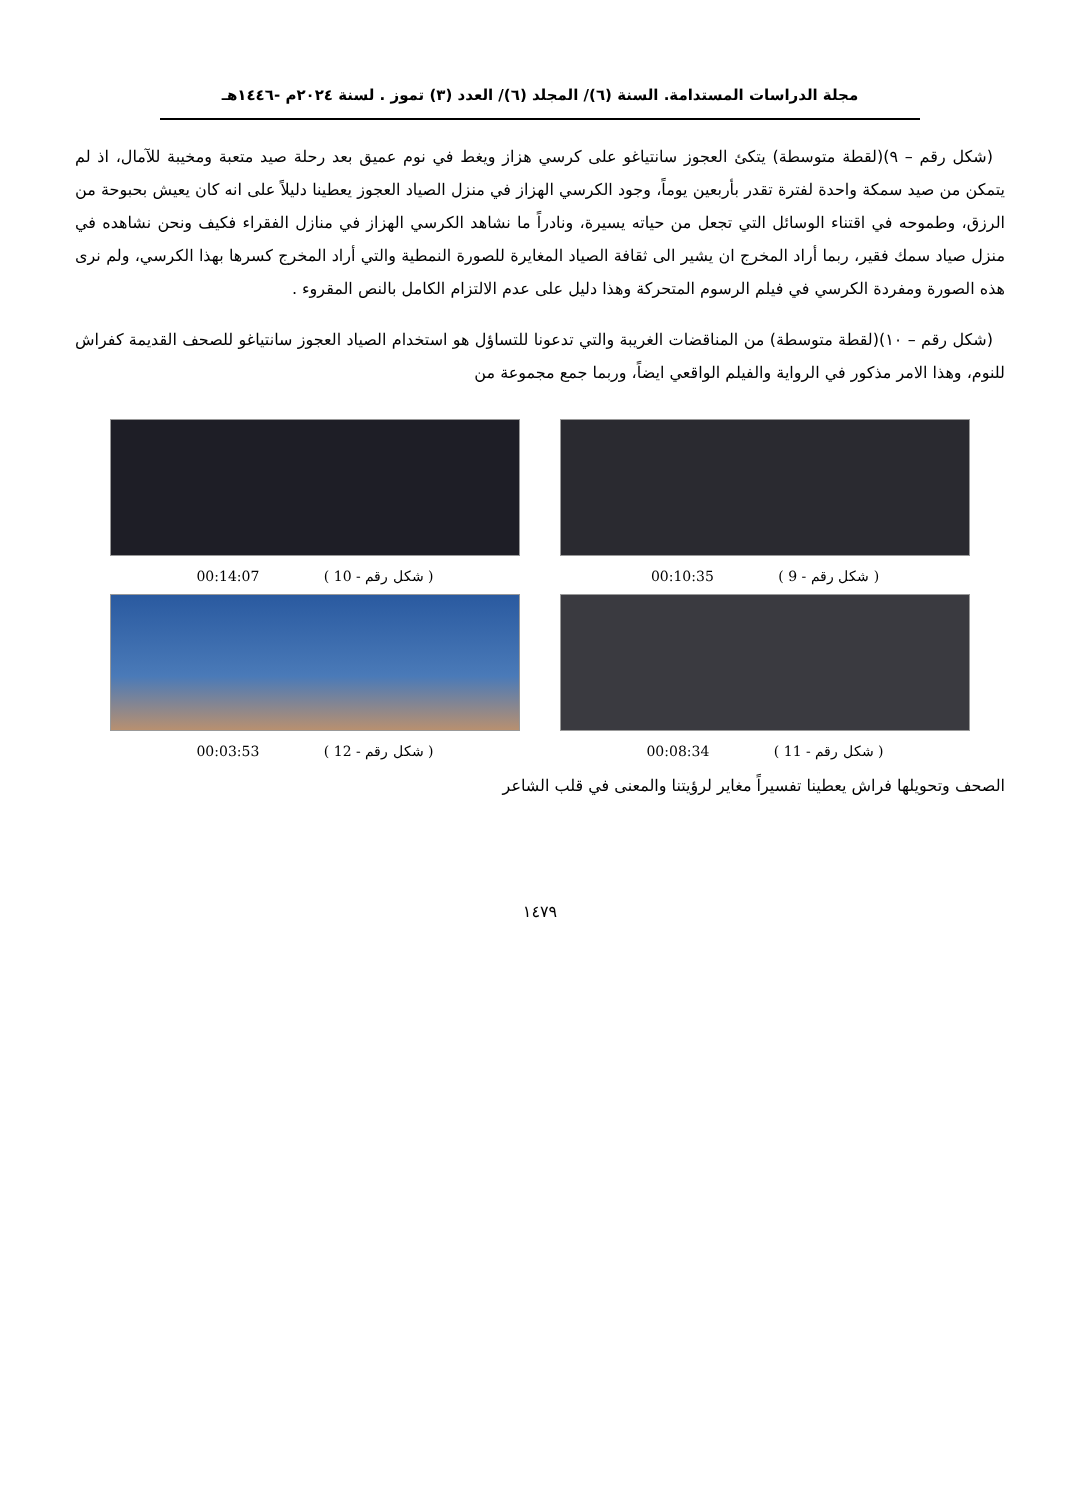مجلة الدراسات المستدامة. السنة (٦)/ المجلد (٦)/ العدد (٣) تموز . لسنة ٢٠٢٤م -١٤٤٦هـ
(شكل رقم – ٩)(لقطة متوسطة) يتكئ العجوز سانتياغو على كرسي هزاز ويغط في نوم عميق بعد رحلة صيد متعبة ومخيبة للآمال، اذ لم يتمكن من صيد سمكة واحدة لفترة تقدر بأربعين يوماً، وجود الكرسي الهزاز في منزل الصياد العجوز يعطينا دليلاً على انه كان يعيش بحبوحة من الرزق، وطموحه في اقتناء الوسائل التي تجعل من حياته يسيرة، ونادراً ما نشاهد الكرسي الهزاز في منازل الفقراء فكيف ونحن نشاهده في منزل صياد سمك فقير، ربما أراد المخرج ان يشير الى ثقافة الصياد المغايرة للصورة النمطية والتي أراد المخرج كسرها بهذا الكرسي، ولم نرى هذه الصورة ومفردة الكرسي في فيلم الرسوم المتحركة وهذا دليل على عدم الالتزام الكامل بالنص المقروء .
(شكل رقم – ١٠)(لقطة متوسطة) من المناقضات الغريبة والتي تدعونا للتساؤل هو استخدام الصياد العجوز سانتياغو للصحف القديمة كفراش للنوم، وهذا الامر مذكور في الرواية والفيلم الواقعي ايضاً، وربما جمع مجموعة من
( شكل رقم - 9 ) 00:10:35
( شكل رقم - 10 ) 00:14:07
( شكل رقم - 11 ) 00:08:34
( شكل رقم - 12 ) 00:03:53
الصحف وتحويلها فراش يعطينا تفسيراً مغاير لرؤيتنا والمعنى في قلب الشاعر
١٤٧٩